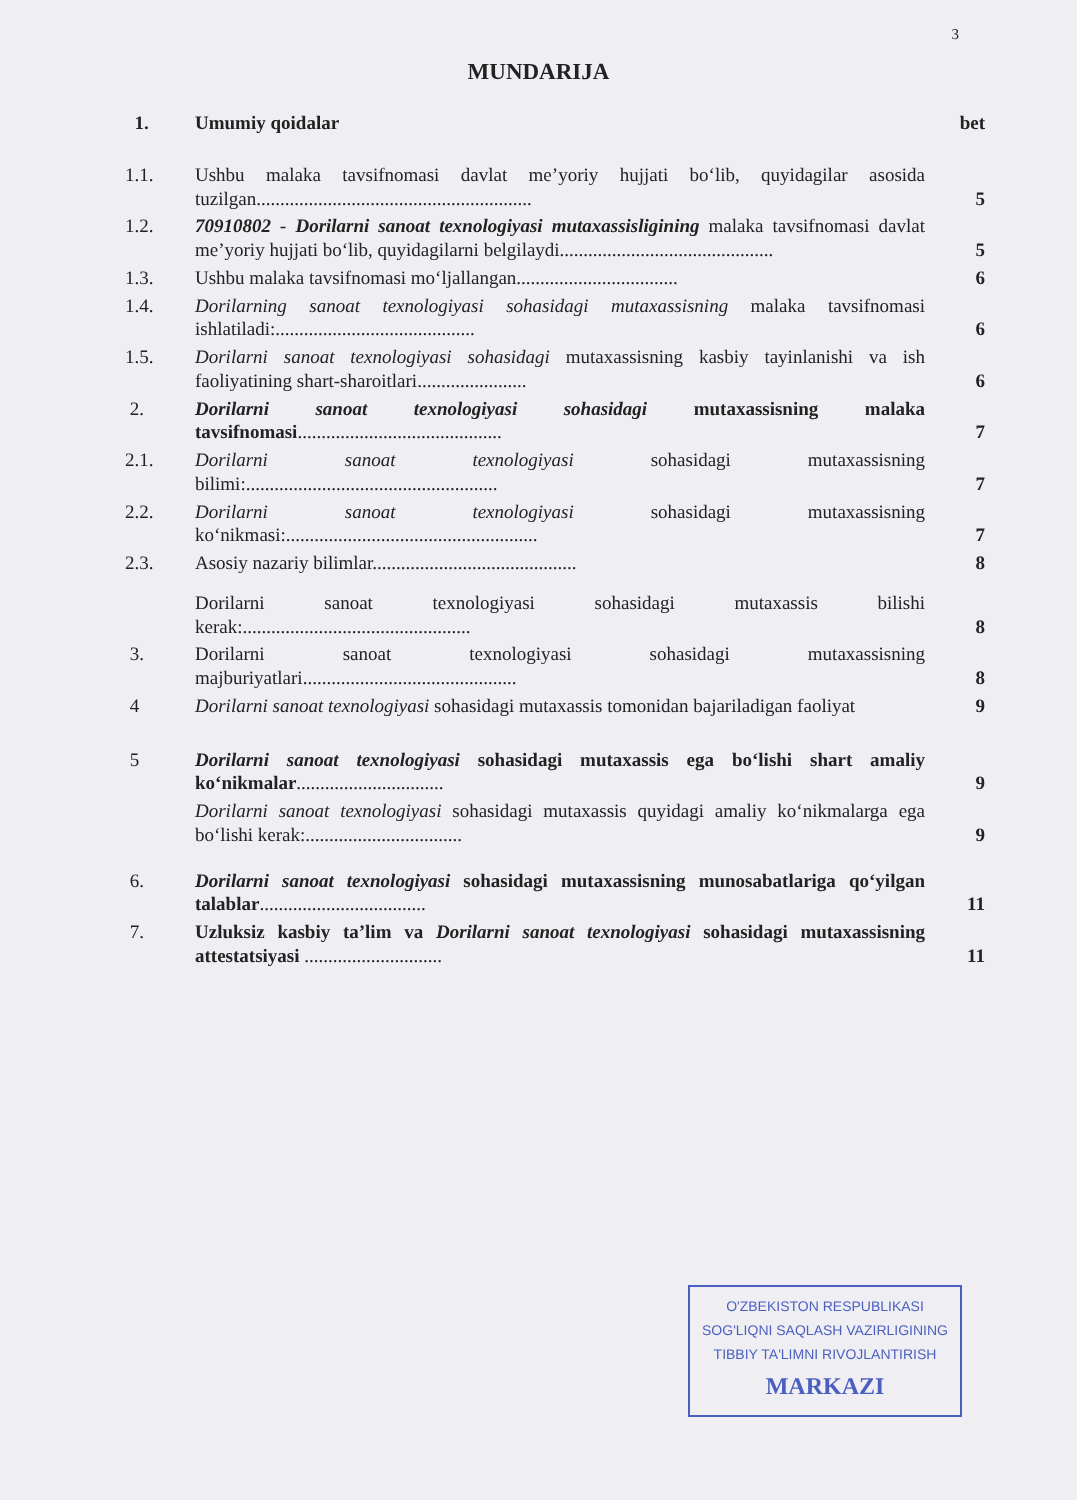3
MUNDARIJA
| 1. | Umumiy qoidalar | bet |
| 1.1. | Ushbu malaka tavsifnomasi davlat me’yoriy hujjati bo‘lib, quyidagilar asosida tuzilgan.......................................................... | 5 |
| 1.2. | 70910802 - Dorilarni sanoat texnologiyasi mutaxassisligining malaka tavsifnomasi davlat me’yoriy hujjati bo‘lib, quyidagilarni belgilaydi............................................. | 5 |
| 1.3. | Ushbu malaka tavsifnomasi mo‘ljallangan.................................. | 6 |
| 1.4. | Dorilarning sanoat texnologiyasi sohasidagi mutaxassisning malaka tavsifnomasi ishlatiladi:.......................................... | 6 |
| 1.5. | Dorilarni sanoat texnologiyasi sohasidagi mutaxassisning kasbiy tayinlanishi va ish faoliyatining shart-sharoitlari....................... | 6 |
| 2. | Dorilarni sanoat texnologiyasi sohasidagi mutaxassisning malaka tavsifnomasi ........................................... | 7 |
| 2.1. | Dorilarni sanoat texnologiyasi sohasidagi mutaxassisning bilimi:..................................................... | 7 |
| 2.2. | Dorilarni sanoat texnologiyasi sohasidagi mutaxassisning ko‘nikmasi:..................................................... | 7 |
| 2.3. | Asosiy nazariy bilimlar........................................... | 8 |
| | Dorilarni sanoat texnologiyasi sohasidagi mutaxassis bilishi kerak:................................................ | 8 |
| 3. | Dorilarni sanoat texnologiyasi sohasidagi mutaxassisning majburiyatlari............................................. | 8 |
| 4 | Dorilarni sanoat texnologiyasi sohasidagi mutaxassis tomonidan bajariladigan faoliyat | 9 |
| 5 | Dorilarni sanoat texnologiyasi sohasidagi mutaxassis ega bo‘lishi shart amaliy ko‘nikmalar ............................... | 9 |
| | Dorilarni sanoat texnologiyasi sohasidagi mutaxassis quyidagi amaliy ko‘nikmalarga ega bo‘lishi kerak:................................. | 9 |
| 6. | Dorilarni sanoat texnologiyasi sohasidagi mutaxassisning munosabatlariga qo‘yilgan talablar ................................... | 11 |
| 7. | Uzluksiz kasbiy ta’lim va Dorilarni sanoat texnologiyasi sohasidagi mutaxassisning attestatsiyasi ............................. | 11 |
O'ZBEKISTON RESPUBLIKASI
SOG'LIQNI SAQLASH VAZIRLIGINING
TIBBIY TA'LIMNI RIVOJLANTIRISH
MARKAZI